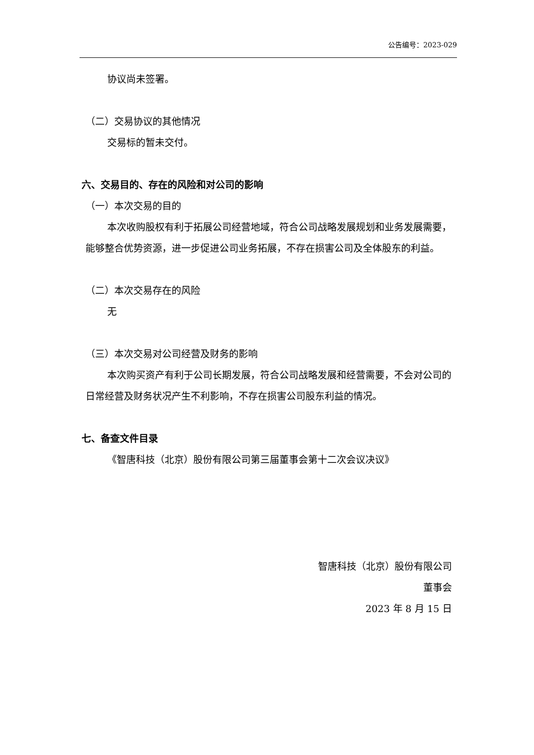公告编号：2023-029
协议尚未签署。
（二）交易协议的其他情况
交易标的暂未交付。
六、交易目的、存在的风险和对公司的影响
（一）本次交易的目的
本次收购股权有利于拓展公司经营地域，符合公司战略发展规划和业务发展需要，能够整合优势资源，进一步促进公司业务拓展，不存在损害公司及全体股东的利益。
（二）本次交易存在的风险
无
（三）本次交易对公司经营及财务的影响
本次购买资产有利于公司长期发展，符合公司战略发展和经营需要，不会对公司的日常经营及财务状况产生不利影响，不存在损害公司股东利益的情况。
七、备查文件目录
《智唐科技（北京）股份有限公司第三届董事会第十二次会议决议》
智唐科技（北京）股份有限公司
董事会
2023 年 8 月 15 日